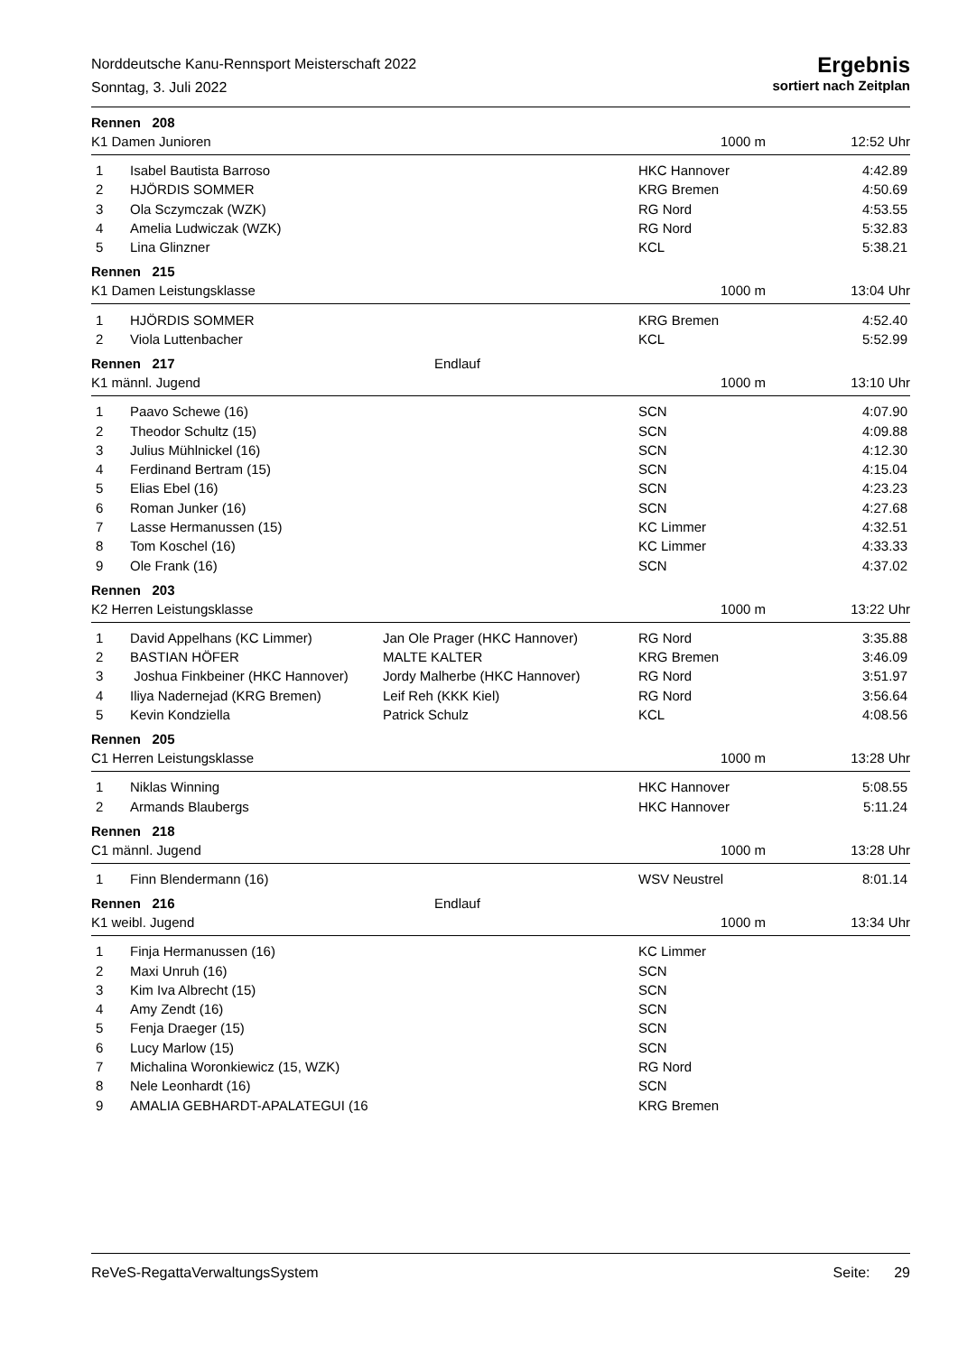Norddeutsche Kanu-Rennsport Meisterschaft 2022
Sonntag, 3. Juli 2022
Ergebnis
sortiert nach Zeitplan
Rennen 208
K1 Damen Junioren 1000 m 12:52 Uhr
| 1 | Isabel Bautista Barroso | | HKC Hannover | 4:42.89 |
| 2 | HJÖRDIS SOMMER | | KRG Bremen | 4:50.69 |
| 3 | Ola Sczymczak (WZK) | | RG Nord | 4:53.55 |
| 4 | Amelia Ludwiczak (WZK) | | RG Nord | 5:32.83 |
| 5 | Lina Glinzner | | KCL | 5:38.21 |
Rennen 215
K1 Damen Leistungsklasse 1000 m 13:04 Uhr
| 1 | HJÖRDIS SOMMER | | KRG Bremen | 4:52.40 |
| 2 | Viola Luttenbacher | | KCL | 5:52.99 |
Rennen 217 Endlauf
K1 männl. Jugend 1000 m 13:10 Uhr
| 1 | Paavo Schewe (16) | | SCN | 4:07.90 |
| 2 | Theodor Schultz (15) | | SCN | 4:09.88 |
| 3 | Julius Mühlnickel (16) | | SCN | 4:12.30 |
| 4 | Ferdinand Bertram (15) | | SCN | 4:15.04 |
| 5 | Elias Ebel (16) | | SCN | 4:23.23 |
| 6 | Roman Junker (16) | | SCN | 4:27.68 |
| 7 | Lasse Hermanussen (15) | | KC Limmer | 4:32.51 |
| 8 | Tom Koschel (16) | | KC Limmer | 4:33.33 |
| 9 | Ole Frank (16) | | SCN | 4:37.02 |
Rennen 203
K2 Herren Leistungsklasse 1000 m 13:22 Uhr
| 1 | David Appelhans (KC Limmer) | Jan Ole Prager (HKC Hannover) | RG Nord | 3:35.88 |
| 2 | BASTIAN HÖFER | MALTE KALTER | KRG Bremen | 3:46.09 |
| 3 | Joshua Finkbeiner (HKC Hannover) | Jordy Malherbe (HKC Hannover) | RG Nord | 3:51.97 |
| 4 | Iliya Nadernejad (KRG Bremen) | Leif Reh (KKK Kiel) | RG Nord | 3:56.64 |
| 5 | Kevin Kondziella | Patrick Schulz | KCL | 4:08.56 |
Rennen 205
C1 Herren Leistungsklasse 1000 m 13:28 Uhr
| 1 | Niklas Winning | | HKC Hannover | 5:08.55 |
| 2 | Armands Blaubergs | | HKC Hannover | 5:11.24 |
Rennen 218
C1 männl. Jugend 1000 m 13:28 Uhr
| 1 | Finn Blendermann (16) | | WSV Neustrel | 8:01.14 |
Rennen 216 Endlauf
K1 weibl. Jugend 1000 m 13:34 Uhr
| 1 | Finja Hermanussen (16) | | KC Limmer | |
| 2 | Maxi Unruh (16) | | SCN | |
| 3 | Kim Iva Albrecht (15) | | SCN | |
| 4 | Amy Zendt (16) | | SCN | |
| 5 | Fenja Draeger (15) | | SCN | |
| 6 | Lucy Marlow (15) | | SCN | |
| 7 | Michalina Woronkiewicz (15, WZK) | | RG Nord | |
| 8 | Nele Leonhardt (16) | | SCN | |
| 9 | AMALIA GEBHARDT-APALATEGUI (16 | | KRG Bremen | |
ReVeS-RegattaVerwaltungsSystem Seite: 29